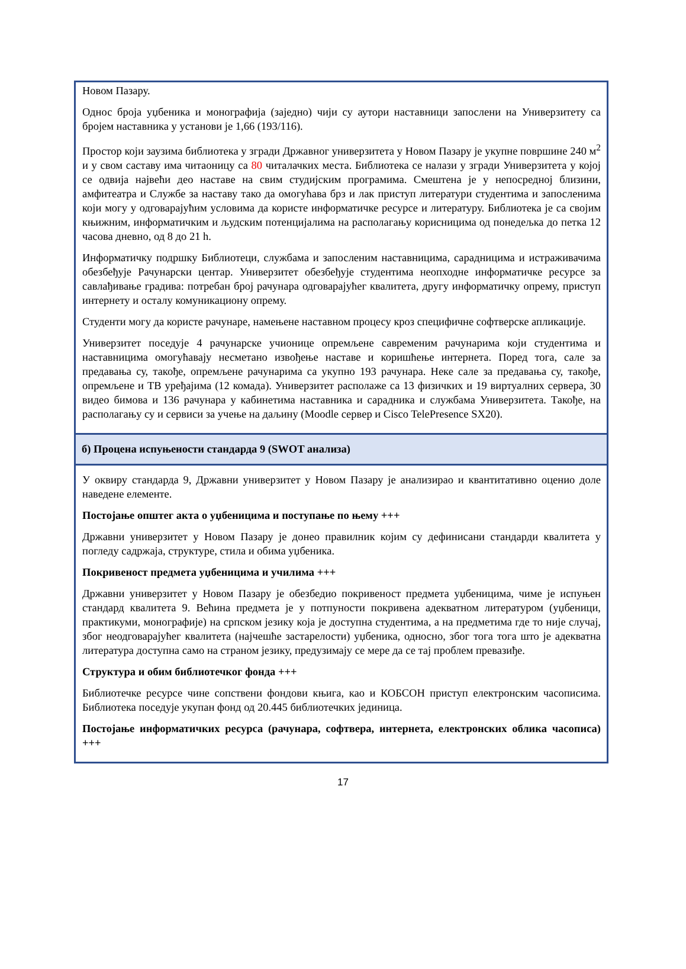Новом Пазару.
Однос броја уџбеника и монографија (заједно) чији су аутори наставници запослени на Универзитету са бројем наставника у установи је 1,66 (193/116).
Простор који заузима библиотека у згради Државног универзитета у Новом Пазару је укупне површине 240 м<sup>2</sup> и у свом саставу има читаоницу са 80 читалачких места. Библиотека се налази у згради Универзитета у којој се одвија највећи део наставе на свим студијским програмима. Смештена је у непосредној близини, амфитеатра и Службе за наставу тако да омогућава брз и лак приступ литератури студентима и запосленима који могу у одговарајућим условима да користе информатичке ресурсе и литературу. Библиотека је са својим књижним, информатичким и људским потенцијалима на располагању корисницима од понедељка до петка 12 часова дневно, од 8 до 21 h.
Информатичку подршку Библиотеци, службама и запосленим наставницима, сарадницима и истраживачима обезбеђује Рачунарски центар. Универзитет обезбеђује студентима неопходне информатичке ресурсе за савлађивање градива: потребан број рачунара одговарајућег квалитета, другу информатичку опрему, приступ интернету и осталу комуникациону опрему.
Студенти могу да користе рачунаре, намењене наставном процесу кроз специфичне софтверске апликације.
Универзитет поседује 4 рачунарске учионице опремљене савременим рачунарима који студентима и наставницима омогућавају несметано извођење наставе и коришћење интернета. Поред тога, сале за предавања су, такође, опремљене рачунарима са укупно 193 рачунара. Неке сале за предавања су, такође, опремљене и ТВ уређајима (12 комада). Универзитет располаже са 13 физичких и 19 виртуалних сервера, 30 видео бимова и 136 рачунара у кабинетима наставника и сарадника и службама Универзитета. Такође, на располагању су и сервиси за учење на даљину (Moodle сервер и Cisco TelePresence SX20).
б) Процена испуњености стандарда 9 (SWOT анализа)
У оквиру стандарда 9, Државни универзитет у Новом Пазару је анализирао и квантитативно оценио доле наведене елементе.
Постојање општег акта о уџбеницима и поступање по њему +++
Државни универзитет у Новом Пазару је донео правилник којим су дефинисани стандарди квалитета у погледу садржаја, структуре, стила и обима уџбеника.
Покривеност предмета уџбеницима и училима +++
Државни универзитет у Новом Пазару је обезбедио покривеност предмета уџбеницима, чиме је испуњен стандард квалитета 9. Већина предмета је у потпуности покривена адекватном литературом (уџбеници, практикуми, монографије) на српском језику која је доступна студентима, а на предметима где то није случај, због неодговарајућег квалитета (најчешће застарелости) уџбеника, односно, због тога тога што је адекватна литература доступна само на страном језику, предузимају се мере да се тај проблем превазиђе.
Структура и обим библиотечког фонда +++
Библиотечке ресурсе чине сопствени фондови књига, као и КОБСОН приступ електронским часописима. Библиотека поседује укупан фонд од 20.445 библиотечких јединица.
Постојање информатичких ресурса (рачунара, софтвера, интернета, електронских облика часописа) +++
17